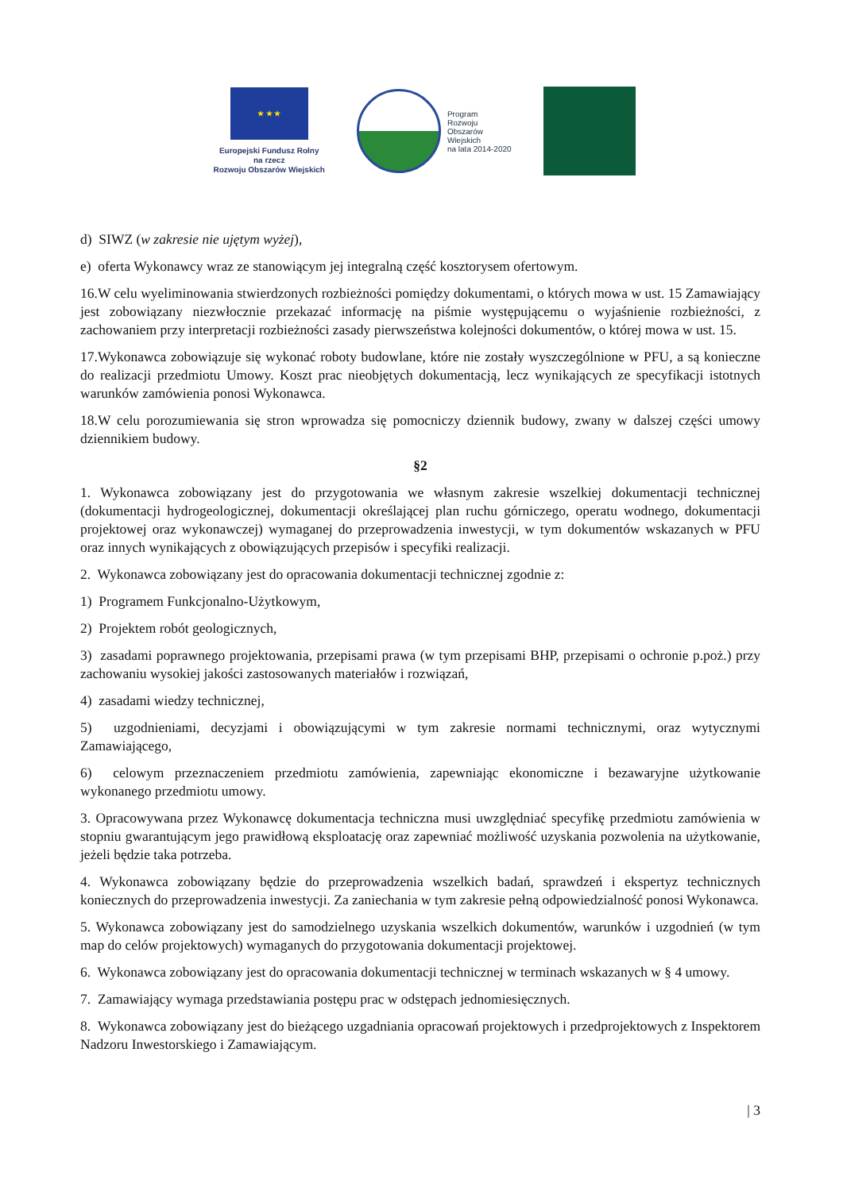★ ★ ★
Europejski Fundusz Rolny
na rzecz
Rozwoju Obszarów Wiejskich
Program
Rozwoju
Obszarów
Wiejskich
na lata 2014-2020
d) SIWZ (w zakresie nie ujętym wyżej),
e) oferta Wykonawcy wraz ze stanowiącym jej integralną część kosztorysem ofertowym.
16.W celu wyeliminowania stwierdzonych rozbieżności pomiędzy dokumentami, o których mowa w ust. 15 Zamawiający jest zobowiązany niezwłocznie przekazać informację na piśmie występującemu o wyjaśnienie rozbieżności, z zachowaniem przy interpretacji rozbieżności zasady pierwszeństwa kolejności dokumentów, o której mowa w ust. 15.
17.Wykonawca zobowiązuje się wykonać roboty budowlane, które nie zostały wyszczególnione w PFU, a są konieczne do realizacji przedmiotu Umowy. Koszt prac nieobjętych dokumentacją, lecz wynikających ze specyfikacji istotnych warunków zamówienia ponosi Wykonawca.
18.W celu porozumiewania się stron wprowadza się pomocniczy dziennik budowy, zwany w dalszej części umowy dziennikiem budowy.
§2
1. Wykonawca zobowiązany jest do przygotowania we własnym zakresie wszelkiej dokumentacji technicznej (dokumentacji hydrogeologicznej, dokumentacji określającej plan ruchu górniczego, operatu wodnego, dokumentacji projektowej oraz wykonawczej) wymaganej do przeprowadzenia inwestycji, w tym dokumentów wskazanych w PFU oraz innych wynikających z obowiązujących przepisów i specyfiki realizacji.
2. Wykonawca zobowiązany jest do opracowania dokumentacji technicznej zgodnie z:
1) Programem Funkcjonalno-Użytkowym,
2) Projektem robót geologicznych,
3) zasadami poprawnego projektowania, przepisami prawa (w tym przepisami BHP, przepisami o ochronie p.poż.) przy zachowaniu wysokiej jakości zastosowanych materiałów i rozwiązań,
4) zasadami wiedzy technicznej,
5) uzgodnieniami, decyzjami i obowiązującymi w tym zakresie normami technicznymi, oraz wytycznymi Zamawiającego,
6) celowym przeznaczeniem przedmiotu zamówienia, zapewniając ekonomiczne i bezawaryjne użytkowanie wykonanego przedmiotu umowy.
3. Opracowywana przez Wykonawcę dokumentacja techniczna musi uwzględniać specyfikę przedmiotu zamówienia w stopniu gwarantującym jego prawidłową eksploatację oraz zapewniać możliwość uzyskania pozwolenia na użytkowanie, jeżeli będzie taka potrzeba.
4. Wykonawca zobowiązany będzie do przeprowadzenia wszelkich badań, sprawdzeń i ekspertyz technicznych koniecznych do przeprowadzenia inwestycji. Za zaniechania w tym zakresie pełną odpowiedzialność ponosi Wykonawca.
5. Wykonawca zobowiązany jest do samodzielnego uzyskania wszelkich dokumentów, warunków i uzgodnień (w tym map do celów projektowych) wymaganych do przygotowania dokumentacji projektowej.
6. Wykonawca zobowiązany jest do opracowania dokumentacji technicznej w terminach wskazanych w § 4 umowy.
7. Zamawiający wymaga przedstawiania postępu prac w odstępach jednomiesięcznych.
8. Wykonawca zobowiązany jest do bieżącego uzgadniania opracowań projektowych i przedprojektowych z Inspektorem Nadzoru Inwestorskiego i Zamawiającym.
| 3